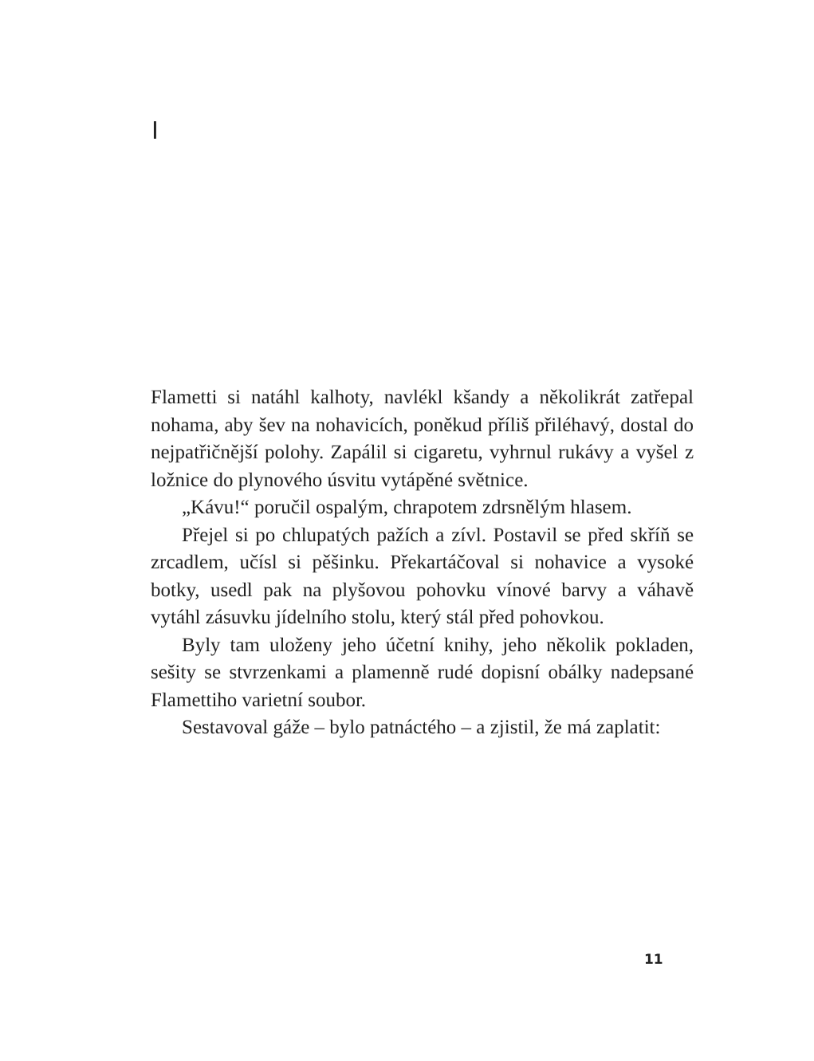I
Flametti si natáhl kalhoty, navlékl kšandy a několikrát zatře­pal nohama, aby šev na nohavicích, poněkud příliš přiléhavý, dostal do nejpatřičnější polohy. Zapálil si cigaretu, vyhrnul rukávy a vyšel z ložnice do plynového úsvitu vytápěné svět­nice.
„Kávu!“ poručil ospalým, chrapotem zdrsnělým hlasem.
Přejel si po chlupatých pažích a zívl. Postavil se před skříň se zrcadlem, učísl si pěšinku. Překartáčoval si noha­vice a vysoké botky, usedl pak na plyšovou pohovku vínové barvy a váhavě vytáhl zásuvku jídelního stolu, který stál před pohovkou.
Byly tam uloženy jeho účetní knihy, jeho několik pokla­den, sešity se stvrzenkami a plamenně rudé dopisní obálky nadepsané Flamettiho varietní soubor.
Sestavoval gáže – bylo patnáctého – a zjistil, že má zapla­tit:
11